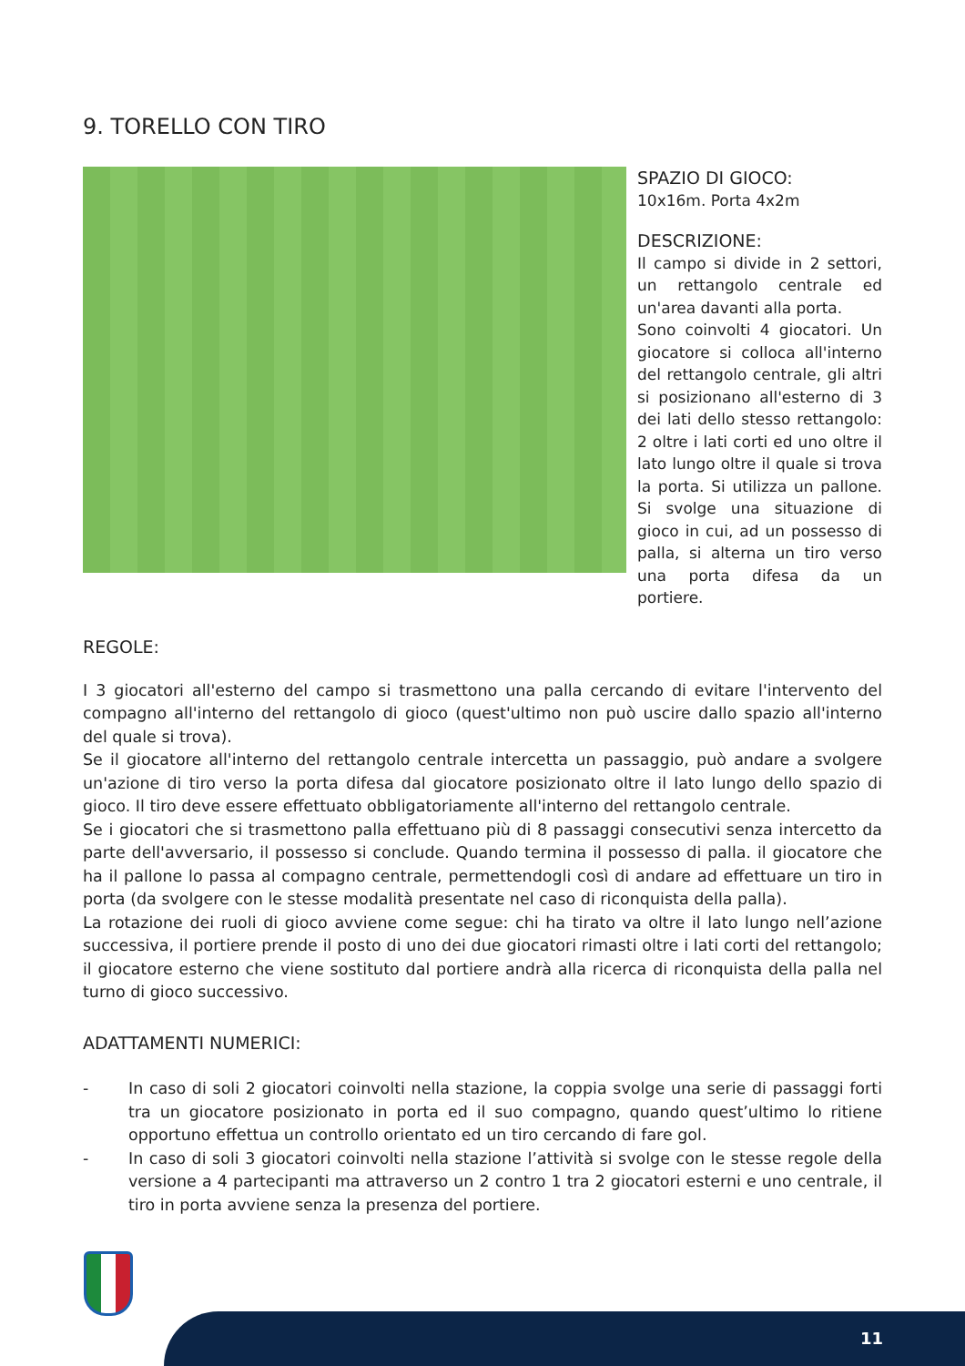9. TORELLO CON TIRO
SPAZIO DI GIOCO:
10x16m. Porta 4x2m
DESCRIZIONE:
Il campo si divide in 2 settori, un rettangolo centrale ed un'area davanti alla porta.
Sono coinvolti 4 giocatori. Un giocatore si colloca all'interno del rettangolo centrale, gli altri si posizionano all'esterno di 3 dei lati dello stesso rettangolo: 2 oltre i lati corti ed uno oltre il lato lungo oltre il quale si trova la porta. Si utilizza un pallone. Si svolge una situazione di gioco in cui, ad un possesso di palla, si alterna un tiro verso una porta difesa da un portiere.
REGOLE:
I 3 giocatori all'esterno del campo si trasmettono una palla cercando di evitare l'intervento del compagno all'interno del rettangolo di gioco (quest'ultimo non può uscire dallo spazio all'interno del quale si trova).
Se il giocatore all'interno del rettangolo centrale intercetta un passaggio, può andare a svolgere un'azione di tiro verso la porta difesa dal giocatore posizionato oltre il lato lungo dello spazio di gioco. Il tiro deve essere effettuato obbligatoriamente all'interno del rettangolo centrale.
Se i giocatori che si trasmettono palla effettuano più di 8 passaggi consecutivi senza intercetto da parte dell'avversario, il possesso si conclude. Quando termina il possesso di palla. il giocatore che ha il pallone lo passa al compagno centrale, permettendogli così di andare ad effettuare un tiro in porta (da svolgere con le stesse modalità presentate nel caso di riconquista della palla).
La rotazione dei ruoli di gioco avviene come segue: chi ha tirato va oltre il lato lungo nell’azione successiva, il portiere prende il posto di uno dei due giocatori rimasti oltre i lati corti del rettangolo; il giocatore esterno che viene sostituto dal portiere andrà alla ricerca di riconquista della palla nel turno di gioco successivo.
ADATTAMENTI NUMERICI:
- In caso di soli 2 giocatori coinvolti nella stazione, la coppia svolge una serie di passaggi forti tra un giocatore posizionato in porta ed il suo compagno, quando quest’ultimo lo ritiene opportuno effettua un controllo orientato ed un tiro cercando di fare gol.
- In caso di soli 3 giocatori coinvolti nella stazione l’attività si svolge con le stesse regole della versione a 4 partecipanti ma attraverso un 2 contro 1 tra 2 giocatori esterni e uno centrale, il tiro in porta avviene senza la presenza del portiere.
11